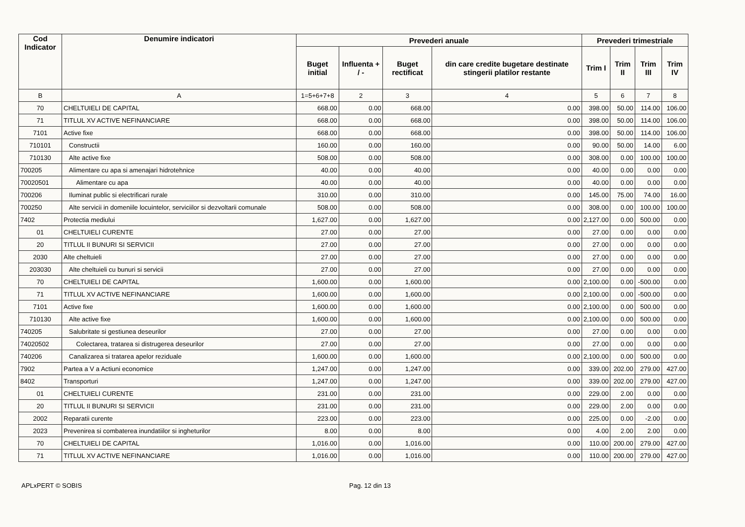| Cod Indicator | Denumire indicatori | Prevederi anuale | | | | Prevederi trimestriale | | | |
| --- | --- | --- | --- | --- | --- | --- | --- | --- | --- |
| | | Buget initial | Influenta + / - | Buget rectificat | din care credite bugetare destinate stingerii platilor restante | Trim I | Trim II | Trim III | Trim IV |
| B | A | 1=5+6+7+8 | 2 | 3 | 4 | 5 | 6 | 7 | 8 |
| 70 | CHELTUIELI DE CAPITAL | 668.00 | 0.00 | 668.00 | 0.00 | 398.00 | 50.00 | 114.00 | 106.00 |
| 71 | TITLUL XV ACTIVE NEFINANCIARE | 668.00 | 0.00 | 668.00 | 0.00 | 398.00 | 50.00 | 114.00 | 106.00 |
| 7101 | Active fixe | 668.00 | 0.00 | 668.00 | 0.00 | 398.00 | 50.00 | 114.00 | 106.00 |
| 710101 | Constructii | 160.00 | 0.00 | 160.00 | 0.00 | 90.00 | 50.00 | 14.00 | 6.00 |
| 710130 | Alte active fixe | 508.00 | 0.00 | 508.00 | 0.00 | 308.00 | 0.00 | 100.00 | 100.00 |
| 700205 | Alimentare cu apa si amenajari hidrotehnice | 40.00 | 0.00 | 40.00 | 0.00 | 40.00 | 0.00 | 0.00 | 0.00 |
| 70020501 | Alimentare cu apa | 40.00 | 0.00 | 40.00 | 0.00 | 40.00 | 0.00 | 0.00 | 0.00 |
| 700206 | Iluminat public si electrificari rurale | 310.00 | 0.00 | 310.00 | 0.00 | 145.00 | 75.00 | 74.00 | 16.00 |
| 700250 | Alte servicii in domeniile locuintelor, serviciilor si dezvoltarii comunale | 508.00 | 0.00 | 508.00 | 0.00 | 308.00 | 0.00 | 100.00 | 100.00 |
| 7402 | Protectia mediului | 1,627.00 | 0.00 | 1,627.00 | 0.00 | 2,127.00 | 0.00 | 500.00 | 0.00 |
| 01 | CHELTUIELI CURENTE | 27.00 | 0.00 | 27.00 | 0.00 | 27.00 | 0.00 | 0.00 | 0.00 |
| 20 | TITLUL II BUNURI SI SERVICII | 27.00 | 0.00 | 27.00 | 0.00 | 27.00 | 0.00 | 0.00 | 0.00 |
| 2030 | Alte cheltuieli | 27.00 | 0.00 | 27.00 | 0.00 | 27.00 | 0.00 | 0.00 | 0.00 |
| 203030 | Alte cheltuieli cu bunuri si servicii | 27.00 | 0.00 | 27.00 | 0.00 | 27.00 | 0.00 | 0.00 | 0.00 |
| 70 | CHELTUIELI DE CAPITAL | 1,600.00 | 0.00 | 1,600.00 | 0.00 | 2,100.00 | 0.00 | -500.00 | 0.00 |
| 71 | TITLUL XV ACTIVE NEFINANCIARE | 1,600.00 | 0.00 | 1,600.00 | 0.00 | 2,100.00 | 0.00 | -500.00 | 0.00 |
| 7101 | Active fixe | 1,600.00 | 0.00 | 1,600.00 | 0.00 | 2,100.00 | 0.00 | 500.00 | 0.00 |
| 710130 | Alte active fixe | 1,600.00 | 0.00 | 1,600.00 | 0.00 | 2,100.00 | 0.00 | 500.00 | 0.00 |
| 740205 | Salubritate si gestiunea deseurilor | 27.00 | 0.00 | 27.00 | 0.00 | 27.00 | 0.00 | 0.00 | 0.00 |
| 74020502 | Colectarea, tratarea si distrugerea deseurilor | 27.00 | 0.00 | 27.00 | 0.00 | 27.00 | 0.00 | 0.00 | 0.00 |
| 740206 | Canalizarea si tratarea apelor reziduale | 1,600.00 | 0.00 | 1,600.00 | 0.00 | 2,100.00 | 0.00 | 500.00 | 0.00 |
| 7902 | Partea a V a Actiuni economice | 1,247.00 | 0.00 | 1,247.00 | 0.00 | 339.00 | 202.00 | 279.00 | 427.00 |
| 8402 | Transporturi | 1,247.00 | 0.00 | 1,247.00 | 0.00 | 339.00 | 202.00 | 279.00 | 427.00 |
| 01 | CHELTUIELI CURENTE | 231.00 | 0.00 | 231.00 | 0.00 | 229.00 | 2.00 | 0.00 | 0.00 |
| 20 | TITLUL II BUNURI SI SERVICII | 231.00 | 0.00 | 231.00 | 0.00 | 229.00 | 2.00 | 0.00 | 0.00 |
| 2002 | Reparatii curente | 223.00 | 0.00 | 223.00 | 0.00 | 225.00 | 0.00 | -2.00 | 0.00 |
| 2023 | Prevenirea si combaterea inundatiilor si ingheturilor | 8.00 | 0.00 | 8.00 | 0.00 | 4.00 | 2.00 | 2.00 | 0.00 |
| 70 | CHELTUIELI DE CAPITAL | 1,016.00 | 0.00 | 1,016.00 | 0.00 | 110.00 | 200.00 | 279.00 | 427.00 |
| 71 | TITLUL XV ACTIVE NEFINANCIARE | 1,016.00 | 0.00 | 1,016.00 | 0.00 | 110.00 | 200.00 | 279.00 | 427.00 |
APLxPERT © SOBIS Pag. 12 din 13